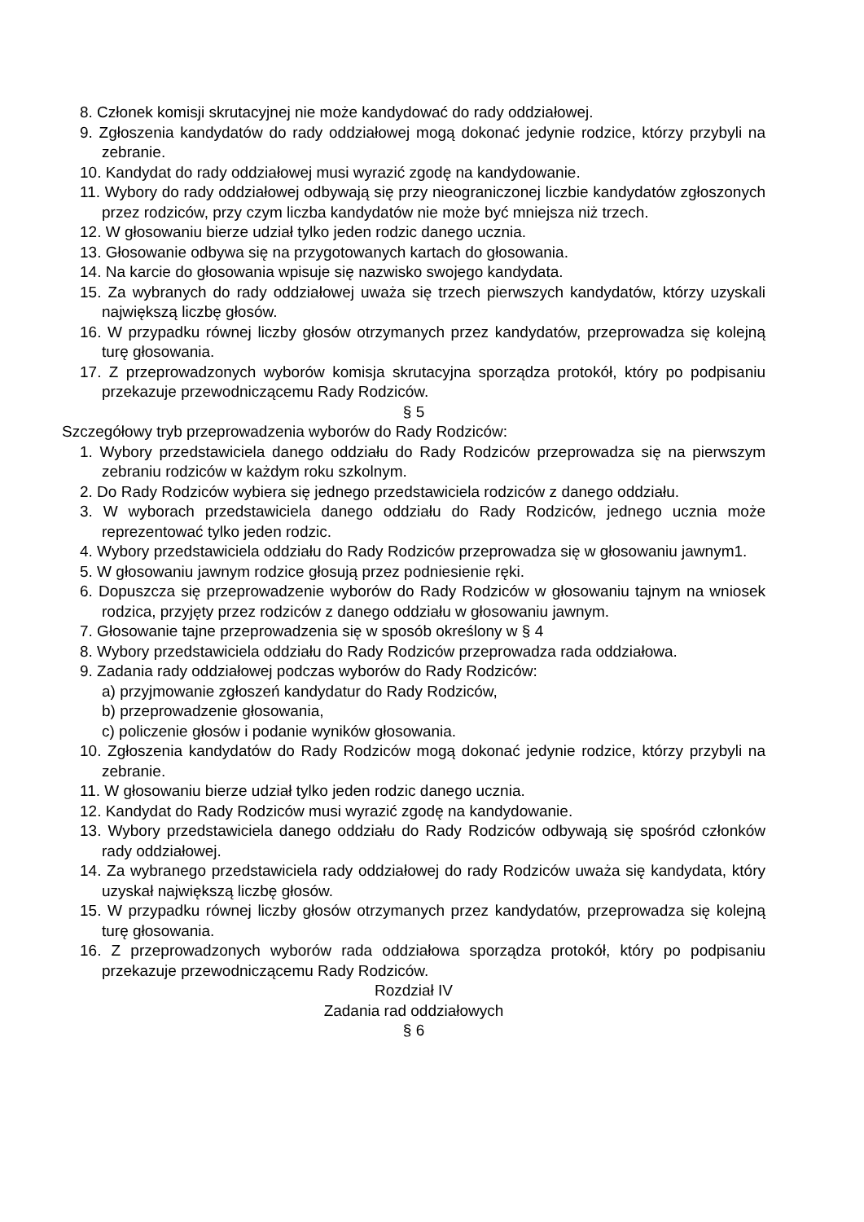8. Członek komisji skrutacyjnej nie może kandydować do rady oddziałowej.
9. Zgłoszenia kandydatów do rady oddziałowej mogą dokonać jedynie rodzice, którzy przybyli na zebranie.
10. Kandydat do rady oddziałowej musi wyrazić zgodę na kandydowanie.
11. Wybory do rady oddziałowej odbywają się przy nieograniczonej liczbie kandydatów zgłoszonych przez rodziców, przy czym liczba kandydatów nie może być mniejsza niż trzech.
12. W głosowaniu bierze udział tylko jeden rodzic danego ucznia.
13. Głosowanie odbywa się na przygotowanych kartach do głosowania.
14. Na karcie do głosowania wpisuje się nazwisko swojego kandydata.
15. Za wybranych do rady oddziałowej uważa się trzech pierwszych kandydatów, którzy uzyskali największą liczbę głosów.
16. W przypadku równej liczby głosów otrzymanych przez kandydatów, przeprowadza się kolejną turę głosowania.
17. Z przeprowadzonych wyborów komisja skrutacyjna sporządza protokół, który po podpisaniu przekazuje przewodniczącemu Rady Rodziców.
§ 5
Szczegółowy tryb przeprowadzenia wyborów do Rady Rodziców:
1. Wybory przedstawiciela danego oddziału do Rady Rodziców przeprowadza się na pierwszym zebraniu rodziców w każdym roku szkolnym.
2. Do Rady Rodziców wybiera się jednego przedstawiciela rodziców z danego oddziału.
3. W wyborach przedstawiciela danego oddziału do Rady Rodziców, jednego ucznia może reprezentować tylko jeden rodzic.
4. Wybory przedstawiciela oddziału do Rady Rodziców przeprowadza się w głosowaniu jawnym1.
5. W głosowaniu jawnym rodzice głosują przez podniesienie ręki.
6. Dopuszcza się przeprowadzenie wyborów do Rady Rodziców w głosowaniu tajnym na wniosek rodzica, przyjęty przez rodziców z danego oddziału w głosowaniu jawnym.
7. Głosowanie tajne przeprowadzenia się w sposób określony w § 4
8. Wybory przedstawiciela oddziału do Rady Rodziców przeprowadza rada oddziałowa.
9. Zadania rady oddziałowej podczas wyborów do Rady Rodziców:
a) przyjmowanie zgłoszeń kandydatur do Rady Rodziców,
b) przeprowadzenie głosowania,
c) policzenie głosów i podanie wyników głosowania.
10. Zgłoszenia kandydatów do Rady Rodziców mogą dokonać jedynie rodzice, którzy przybyli na zebranie.
11. W głosowaniu bierze udział tylko jeden rodzic danego ucznia.
12. Kandydat do Rady Rodziców musi wyrazić zgodę na kandydowanie.
13. Wybory przedstawiciela danego oddziału do Rady Rodziców odbywają się spośród członków rady oddziałowej.
14. Za wybranego przedstawiciela rady oddziałowej do rady Rodziców uważa się kandydata, który uzyskał największą liczbę głosów.
15. W przypadku równej liczby głosów otrzymanych przez kandydatów, przeprowadza się kolejną turę głosowania.
16. Z przeprowadzonych wyborów rada oddziałowa sporządza protokół, który po podpisaniu przekazuje przewodniczącemu Rady Rodziców.
Rozdział IV
Zadania rad oddziałowych
§ 6